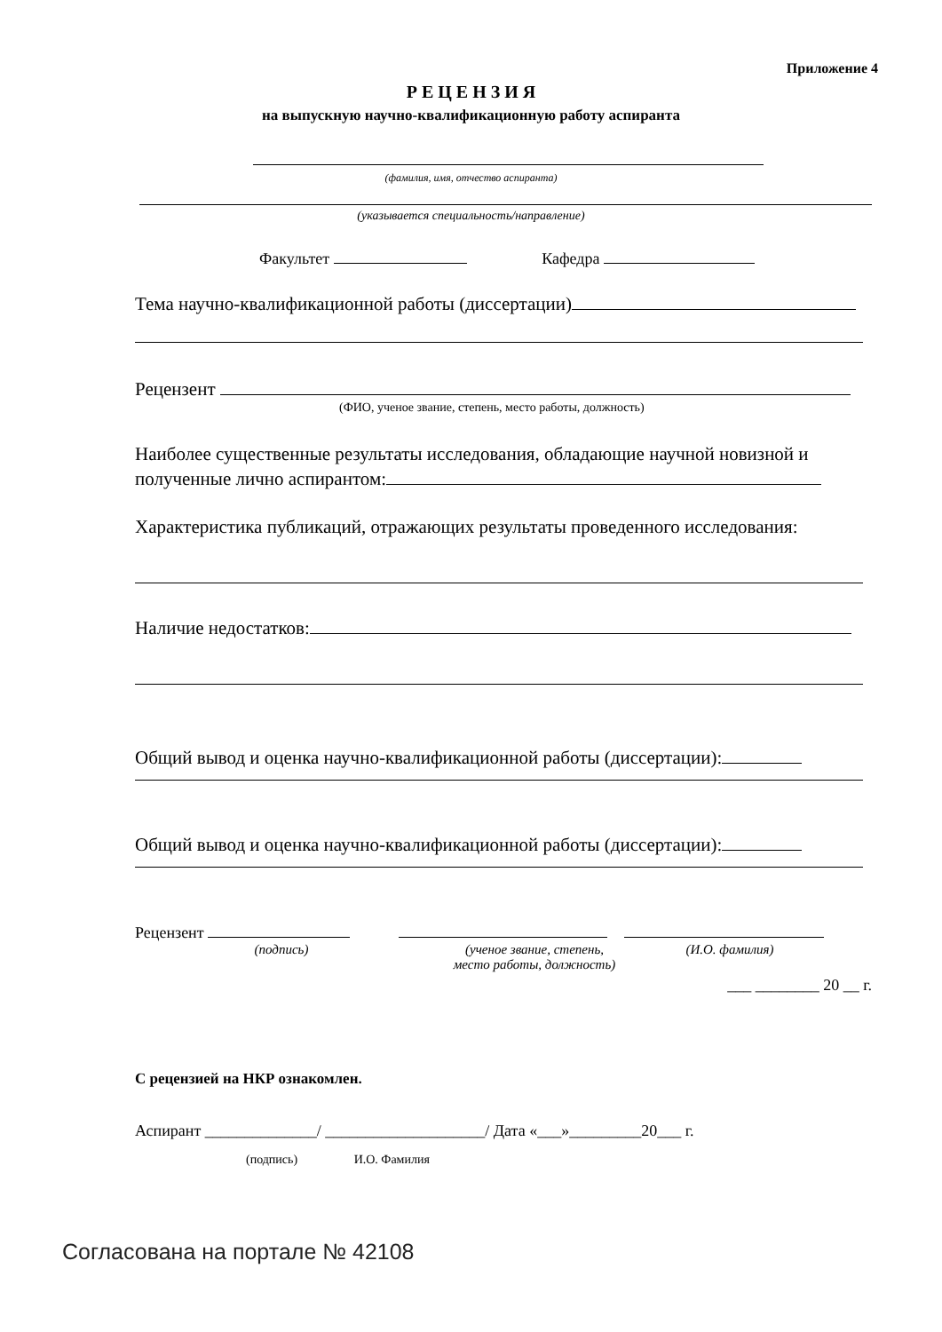Приложение 4
Р Е Ц Е Н З И Я
на выпускную научно-квалификационную работу аспиранта
(фамилия, имя, отчество аспиранта)
(указывается специальность/направление)
Факультет Кафедра
Тема научно-квалификационной работы (диссертации)
Рецензент
(ФИО, ученое звание, степень, место работы, должность)
Наиболее существенные результаты исследования, обладающие научной новизной и полученные лично аспирантом:
Характеристика публикаций, отражающих результаты проведенного исследования:
Наличие недостатков:
Общий вывод и оценка научно-квалификационной работы (диссертации):
Общий вывод и оценка научно-квалификационной работы (диссертации):
Рецензент
(подпись) (ученое звание, степень,
место работы, должность)
(И.О. фамилия)
___ ________ 20 __ г.
С рецензией на НКР ознакомлен.
Аспирант ______________/ ____________________/ Дата «___»_________20___ г.
(подпись) И.О. Фамилия
Согласована на портале № 42108